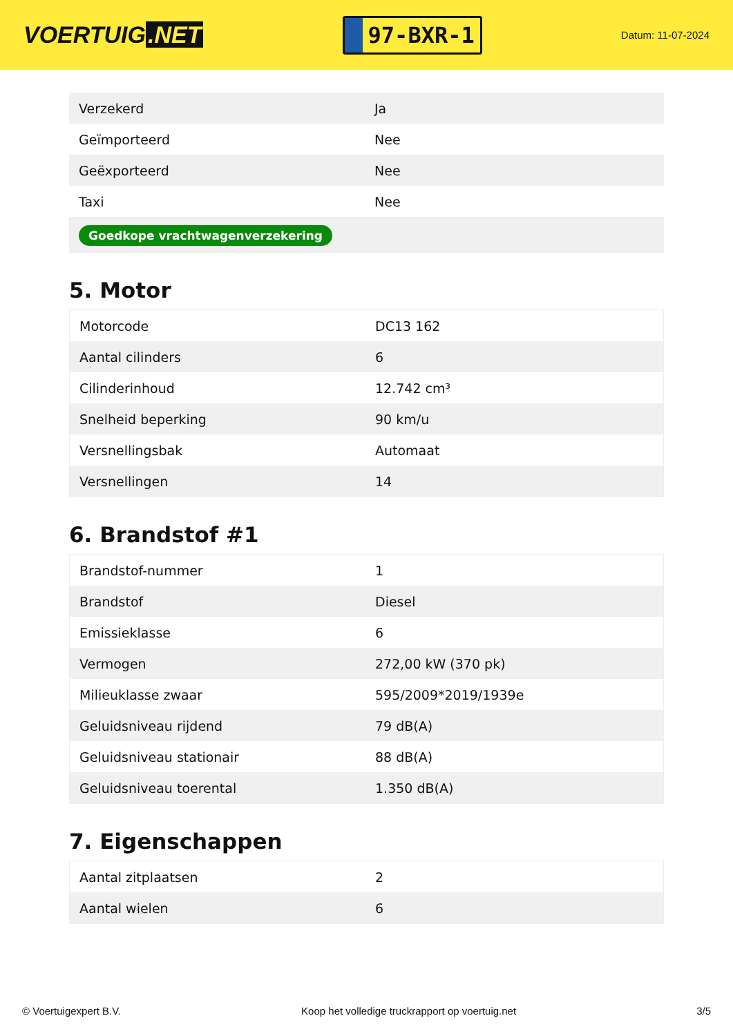VOERTUIG.NET
97-BXR-1
Datum: 11-07-2024
| Verzekerd | Ja |
| Geïmporteerd | Nee |
| Geëxporteerd | Nee |
| Taxi | Nee |
| Goedkope vrachtwagenverzekering | |
5. Motor
| Motorcode | DC13 162 |
| Aantal cilinders | 6 |
| Cilinderinhoud | 12.742 cm³ |
| Snelheid beperking | 90 km/u |
| Versnellingsbak | Automaat |
| Versnellingen | 14 |
6. Brandstof #1
| Brandstof-nummer | 1 |
| Brandstof | Diesel |
| Emissieklasse | 6 |
| Vermogen | 272,00 kW (370 pk) |
| Milieuklasse zwaar | 595/2009*2019/1939e |
| Geluidsniveau rijdend | 79 dB(A) |
| Geluidsniveau stationair | 88 dB(A) |
| Geluidsniveau toerental | 1.350 dB(A) |
7. Eigenschappen
| Aantal zitplaatsen | 2 |
| Aantal wielen | 6 |
© Voertuigexpert B.V. Koop het volledige truckrapport op voertuig.net 3/5